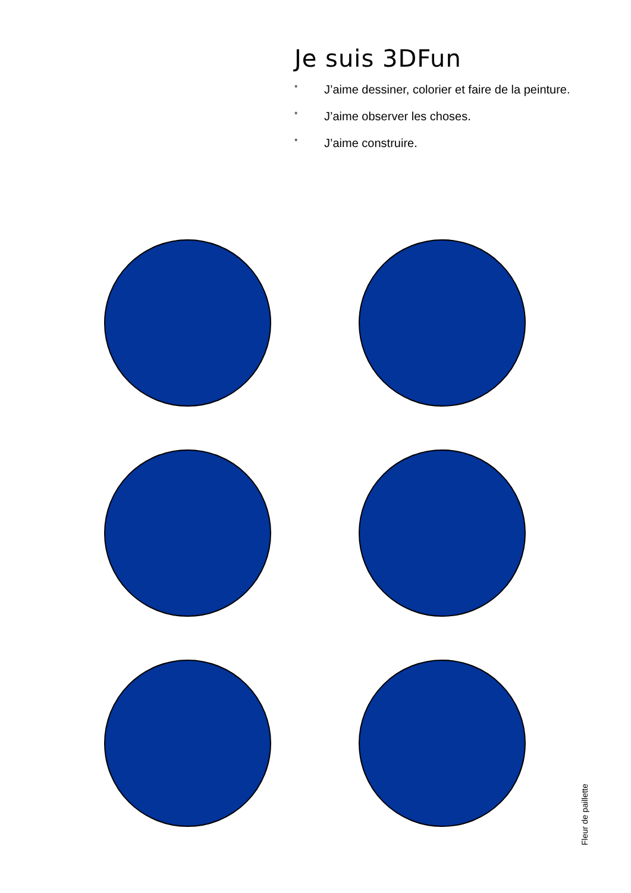Je suis 3DFun
* J’aime dessiner, colorier et faire de la peinture.
* J’aime observer les choses.
* J’aime construire.
Fleur de paillette